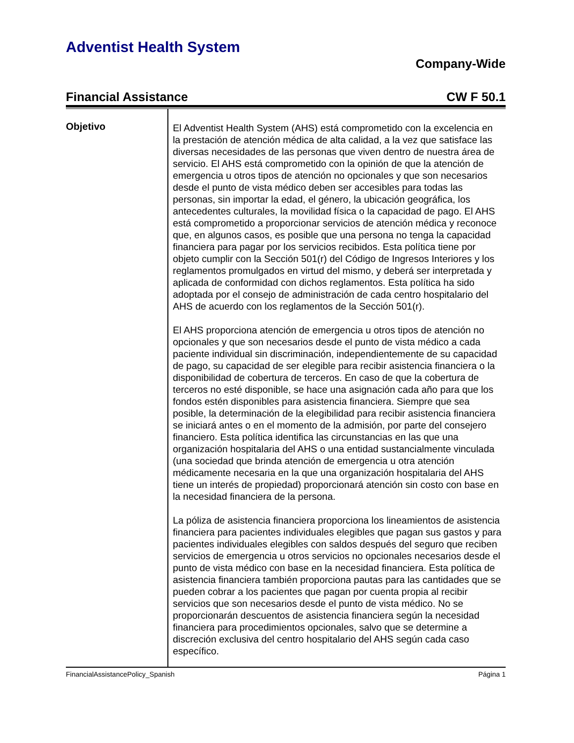Adventist Health System
Company-Wide
Financial Assistance CW F 50.1
Objetivo
El Adventist Health System (AHS) está comprometido con la excelencia en la prestación de atención médica de alta calidad, a la vez que satisface las diversas necesidades de las personas que viven dentro de nuestra área de servicio. El AHS está comprometido con la opinión de que la atención de emergencia u otros tipos de atención no opcionales y que son necesarios desde el punto de vista médico deben ser accesibles para todas las personas, sin importar la edad, el género, la ubicación geográfica, los antecedentes culturales, la movilidad física o la capacidad de pago. El AHS está comprometido a proporcionar servicios de atención médica y reconoce que, en algunos casos, es posible que una persona no tenga la capacidad financiera para pagar por los servicios recibidos. Esta política tiene por objeto cumplir con la Sección 501(r) del Código de Ingresos Interiores y los reglamentos promulgados en virtud del mismo, y deberá ser interpretada y aplicada de conformidad con dichos reglamentos. Esta política ha sido adoptada por el consejo de administración de cada centro hospitalario del AHS de acuerdo con los reglamentos de la Sección 501(r).
El AHS proporciona atención de emergencia u otros tipos de atención no opcionales y que son necesarios desde el punto de vista médico a cada paciente individual sin discriminación, independientemente de su capacidad de pago, su capacidad de ser elegible para recibir asistencia financiera o la disponibilidad de cobertura de terceros. En caso de que la cobertura de terceros no esté disponible, se hace una asignación cada año para que los fondos estén disponibles para asistencia financiera. Siempre que sea posible, la determinación de la elegibilidad para recibir asistencia financiera se iniciará antes o en el momento de la admisión, por parte del consejero financiero. Esta política identifica las circunstancias en las que una organización hospitalaria del AHS o una entidad sustancialmente vinculada (una sociedad que brinda atención de emergencia u otra atención médicamente necesaria en la que una organización hospitalaria del AHS tiene un interés de propiedad) proporcionará atención sin costo con base en la necesidad financiera de la persona.
La póliza de asistencia financiera proporciona los lineamientos de asistencia financiera para pacientes individuales elegibles que pagan sus gastos y para pacientes individuales elegibles con saldos después del seguro que reciben servicios de emergencia u otros servicios no opcionales necesarios desde el punto de vista médico con base en la necesidad financiera. Esta política de asistencia financiera también proporciona pautas para las cantidades que se pueden cobrar a los pacientes que pagan por cuenta propia al recibir servicios que son necesarios desde el punto de vista médico. No se proporcionarán descuentos de asistencia financiera según la necesidad financiera para procedimientos opcionales, salvo que se determine a discreción exclusiva del centro hospitalario del AHS según cada caso específico.
FinancialAssistancePolicy_Spanish Página 1